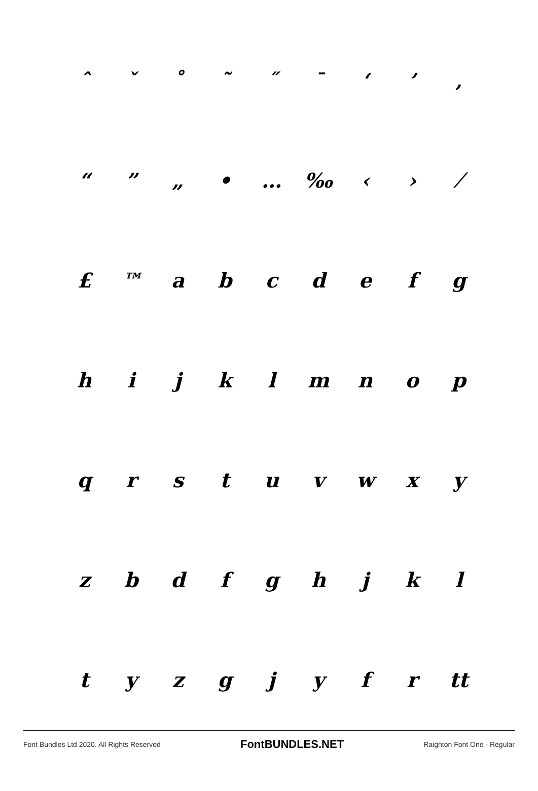ˆ ˇ ˚ ˜ ˝ ¯ ‘ ’ ‚
“ ” „ • … ‰ ‹ › ⁄
£ ™ a b c d e f g
h i j k l m n o p
q r s t u v w x y
z b d f g h j k l
t y z g j y f r tt
Font Bundles Ltd 2020. All Rights Reserved FontBUNDLES.NET Raighton Font One - Regular